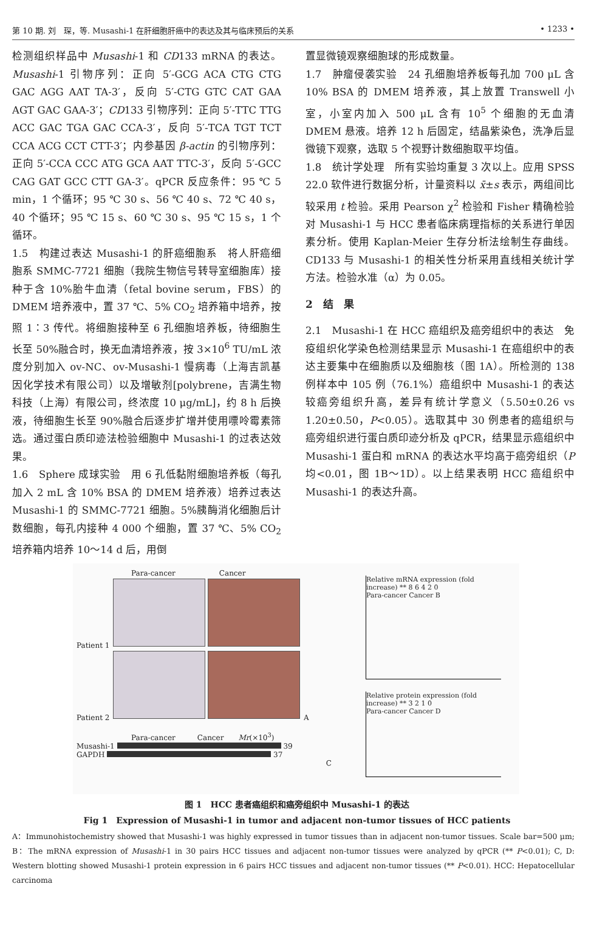第 10 期. 刘　琛，等. Musashi-1 在肝细胞肝癌中的表达及其与临床预后的关系 • 1233 •
检测组织样品中 Musashi-1 和 CD133 mRNA 的表达。Musashi-1 引物序列：正向 5′-GCG ACA CTG CTG GAC AGG AAT TA-3′，反向 5′-CTG GTC CAT GAA AGT GAC GAA-3′；CD133 引物序列：正向 5′-TTC TTG ACC GAC TGA GAC CCA-3′，反向 5′-TCA TGT TCT CCA ACG CCT CTT-3′；内参基因 β-actin 的引物序列：正向 5′-CCA CCC ATG GCA AAT TTC-3′，反向 5′-GCC CAG GAT GCC CTT GA-3′。qPCR 反应条件：95 ℃ 5 min，1 个循环；95 ℃ 30 s、56 ℃ 40 s、72 ℃ 40 s，40 个循环；95 ℃ 15 s、60 ℃ 30 s、95 ℃ 15 s，1 个循环。
1.5　构建过表达 Musashi-1 的肝癌细胞系　将人肝癌细胞系 SMMC-7721 细胞（我院生物信号转导室细胞库）接种于含 10%胎牛血清（fetal bovine serum，FBS）的 DMEM 培养液中，置 37 ℃、5% CO<sub>2</sub> 培养箱中培养，按照 1∶3 传代。将细胞接种至 6 孔细胞培养板，待细胞生长至 50%融合时，换无血清培养液，按 3×10<sup>6</sup> TU/mL 浓度分别加入 ov-NC、ov-Musashi-1 慢病毒（上海吉凯基因化学技术有限公司）以及增敏剂[polybrene，吉满生物科技（上海）有限公司，终浓度 10 μg/mL]，约 8 h 后换液，待细胞生长至 90%融合后逐步扩增并使用嘌呤霉素筛选。通过蛋白质印迹法检验细胞中 Musashi-1 的过表达效果。
1.6　Sphere 成球实验　用 6 孔低黏附细胞培养板（每孔加入 2 mL 含 10% BSA 的 DMEM 培养液）培养过表达 Musashi-1 的 SMMC-7721 细胞。5%胰酶消化细胞后计数细胞，每孔内接种 4 000 个细胞，置 37 ℃、5% CO<sub>2</sub> 培养箱内培养 10～14 d 后，用倒
置显微镜观察细胞球的形成数量。
1.7　肿瘤侵袭实验　24 孔细胞培养板每孔加 700 μL 含 10% BSA 的 DMEM 培养液，其上放置 Transwell 小室，小室内加入 500 μL 含有 10<sup>5</sup> 个细胞的无血清 DMEM 悬液。培养 12 h 后固定，结晶紫染色，洗净后显微镜下观察，选取 5 个视野计数细胞取平均值。
1.8　统计学处理　所有实验均重复 3 次以上。应用 SPSS 22.0 软件进行数据分析，计量资料以 x̄±s 表示，两组间比较采用 t 检验。采用 Pearson χ<sup>2</sup> 检验和 Fisher 精确检验对 Musashi-1 与 HCC 患者临床病理指标的关系进行单因素分析。使用 Kaplan-Meier 生存分析法绘制生存曲线。CD133 与 Musashi-1 的相关性分析采用直线相关统计学方法。检验水准（α）为 0.05。
2　结　果
2.1　Musashi-1 在 HCC 癌组织及癌旁组织中的表达　免疫组织化学染色检测结果显示 Musashi-1 在癌组织中的表达主要集中在细胞质以及细胞核（图 1A）。所检测的 138 例样本中 105 例（76.1%）癌组织中 Musashi-1 的表达较癌旁组织升高，差异有统计学意义（5.50±0.26 vs 1.20±0.50，P<0.05）。选取其中 30 例患者的癌组织与癌旁组织进行蛋白质印迹分析及 qPCR，结果显示癌组织中 Musashi-1 蛋白和 mRNA 的表达水平均高于癌旁组织（P 均<0.01，图 1B～1D）。以上结果表明 HCC 癌组织中 Musashi-1 的表达升高。
Para-cancer　　　　　　Cancer
Patient 1
Patient 2 A
Para-cancer　　　Cancer　　Mr(×10<sup>3</sup>)
Musashi-1 39
GAPDH 37
C
Relative mRNA expression (fold increase) ** 8 6 4 2 0
Para-cancer Cancer B
Relative protein expression (fold increase) ** 3 2 1 0
Para-cancer Cancer D
图 1　HCC 患者癌组织和癌旁组织中 Musashi-1 的表达
Fig 1　Expression of Musashi-1 in tumor and adjacent non-tumor tissues of HCC patients
A：Immunohistochemistry showed that Musashi-1 was highly expressed in tumor tissues than in adjacent non-tumor tissues. Scale bar=500 μm; B：The mRNA expression of Musashi-1 in 30 pairs HCC tissues and adjacent non-tumor tissues were analyzed by qPCR (** P<0.01); C, D: Western blotting showed Musashi-1 protein expression in 6 pairs HCC tissues and adjacent non-tumor tissues (** P<0.01). HCC: Hepatocellular carcinoma